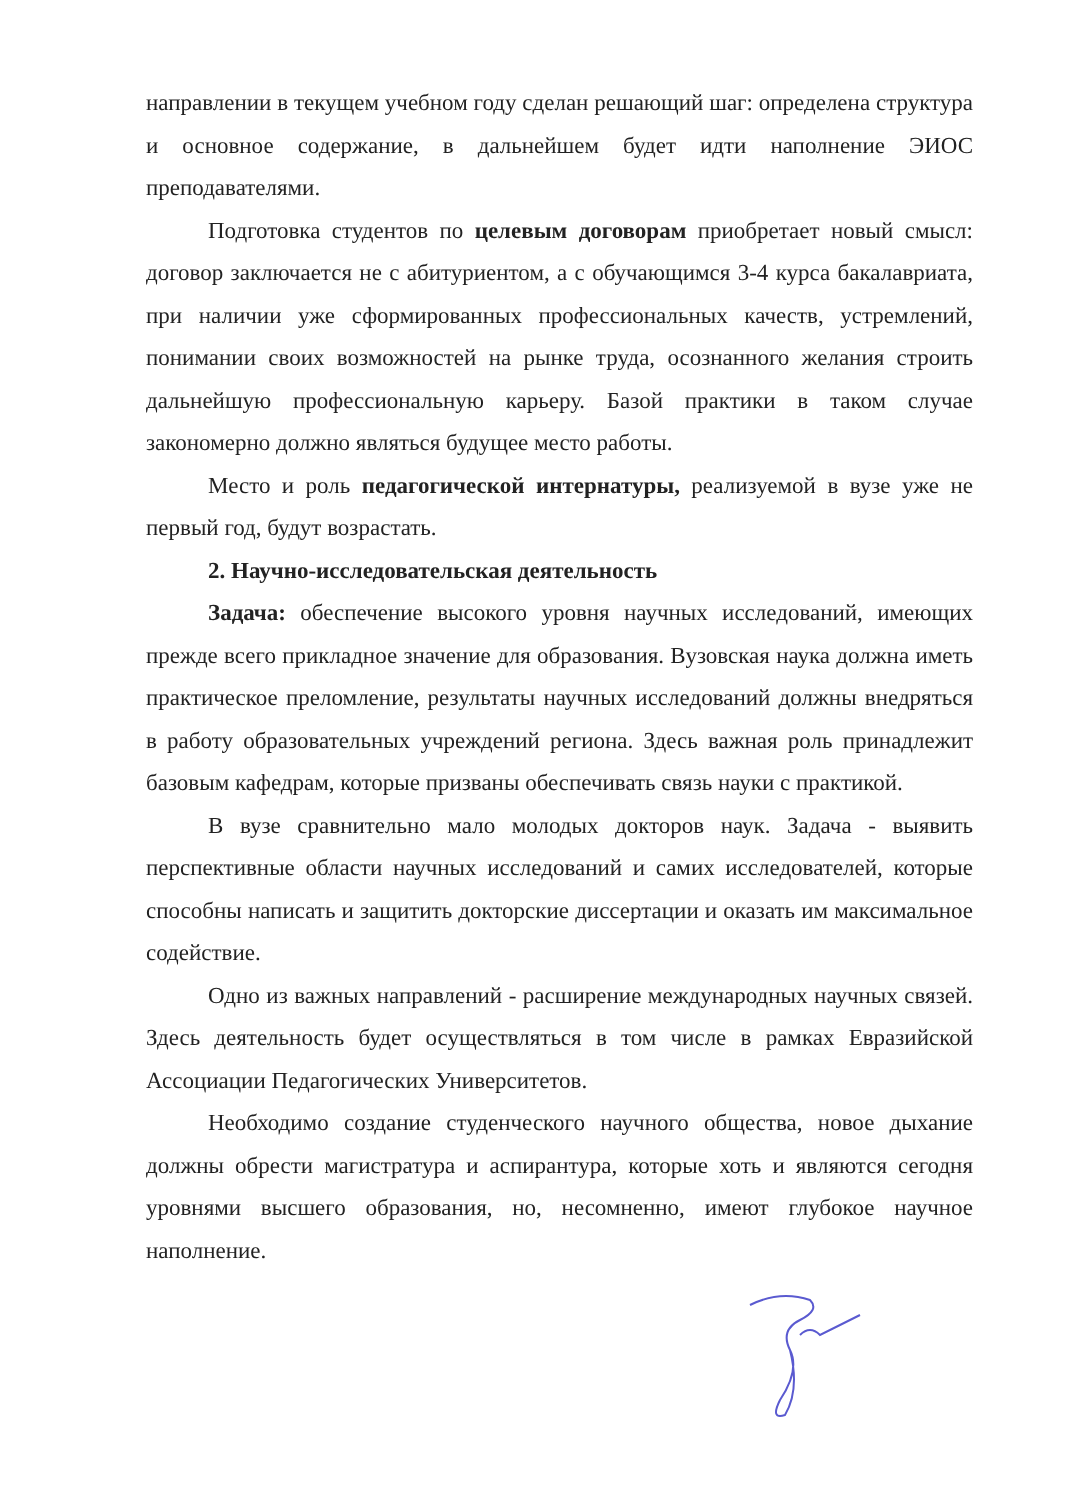направлении в текущем учебном году сделан решающий шаг: определена структура и основное содержание, в дальнейшем будет идти наполнение ЭИОС преподавателями.
Подготовка студентов по целевым договорам приобретает новый смысл: договор заключается не с абитуриентом, а с обучающимся 3-4 курса бакалавриата, при наличии уже сформированных профессиональных качеств, устремлений, понимании своих возможностей на рынке труда, осознанного желания строить дальнейшую профессиональную карьеру. Базой практики в таком случае закономерно должно являться будущее место работы.
Место и роль педагогической интернатуры, реализуемой в вузе уже не первый год, будут возрастать.
2. Научно-исследовательская деятельность
Задача: обеспечение высокого уровня научных исследований, имеющих прежде всего прикладное значение для образования. Вузовская наука должна иметь практическое преломление, результаты научных исследований должны внедряться в работу образовательных учреждений региона. Здесь важная роль принадлежит базовым кафедрам, которые призваны обеспечивать связь науки с практикой.
В вузе сравнительно мало молодых докторов наук. Задача - выявить перспективные области научных исследований и самих исследователей, которые способны написать и защитить докторские диссертации и оказать им максимальное содействие.
Одно из важных направлений - расширение международных научных связей. Здесь деятельность будет осуществляться в том числе в рамках Евразийской Ассоциации Педагогических Университетов.
Необходимо создание студенческого научного общества, новое дыхание должны обрести магистратура и аспирантура, которые хоть и являются сегодня уровнями высшего образования, но, несомненно, имеют глубокое научное наполнение.